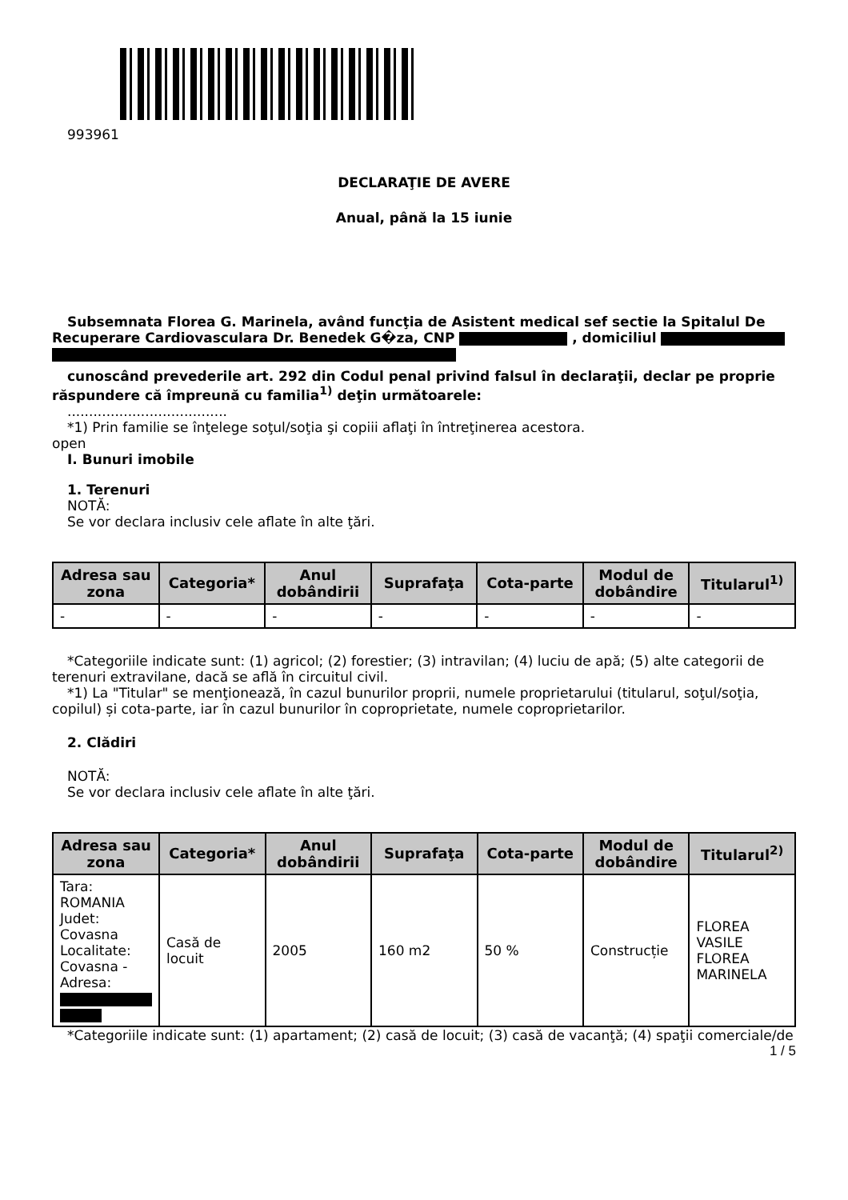993961
DECLARAŢIE DE AVERE
Anual, până la 15 iunie
Subsemnata Florea G. Marinela, având funcţia de Asistent medical sef sectie la Spitalul De Recuperare Cardiovasculara Dr. Benedek G�za, CNP , domiciliul
cunoscând prevederile art. 292 din Codul penal privind falsul în declaraţii, declar pe proprie răspundere că împreună cu familia<sup>1)</sup> deţin următoarele:
.....................................
*1) Prin familie se înţelege soţul/soţia şi copiii aflaţi în întreţinerea acestora.
open
I. Bunuri imobile
1. Terenuri
NOTĂ:
Se vor declara inclusiv cele aflate în alte ţări.
| Adresa sau zona | Categoria* | Anul dobândirii | Suprafaţa | Cota-parte | Modul de dobândire | Titularul<sup>1)</sup> |
| --- | --- | --- | --- | --- | --- | --- |
| - | - | - | - | - | - | - |
*Categoriile indicate sunt: (1) agricol; (2) forestier; (3) intravilan; (4) luciu de apă; (5) alte categorii de terenuri extravilane, dacă se află în circuitul civil.
*1) La "Titular" se menţionează, în cazul bunurilor proprii, numele proprietarului (titularul, soţul/soţia, copilul) și cota-parte, iar în cazul bunurilor în coproprietate, numele coproprietarilor.
2. Clădiri
NOTĂ:
Se vor declara inclusiv cele aflate în alte ţări.
| Adresa sau zona | Categoria* | Anul dobândirii | Suprafaţa | Cota-parte | Modul de dobândire | Titularul<sup>2)</sup> |
| --- | --- | --- | --- | --- | --- | --- |
| Tara: ROMANIA Judet: Covasna Localitate: Covasna - Adresa: | Casă de locuit | 2005 | 160 m2 | 50 % | Construcție | FLOREA VASILE FLOREA MARINELA |
*Categoriile indicate sunt: (1) apartament; (2) casă de locuit; (3) casă de vacanţă; (4) spaţii comerciale/de
1 / 5